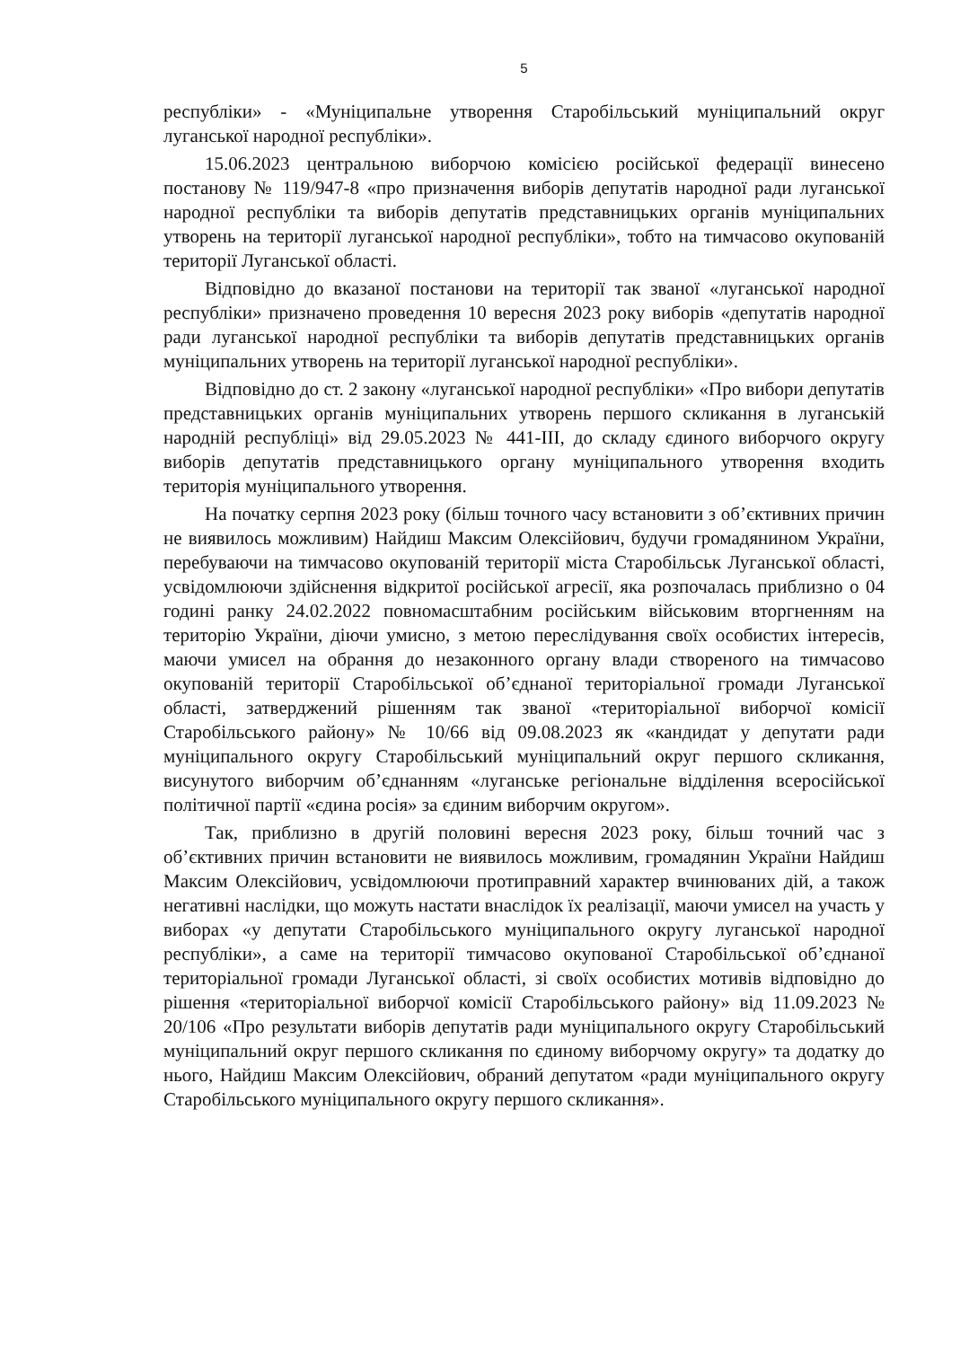5
республіки» - «Муніципальне утворення Старобільський муніципальний округ луганської народної республіки».
15.06.2023 центральною виборчою комісією російської федерації винесено постанову № 119/947-8 «про призначення виборів депутатів народної ради луганської народної республіки та виборів депутатів представницьких органів муніципальних утворень на території луганської народної республіки», тобто на тимчасово окупованій території Луганської області.
Відповідно до вказаної постанови на території так званої «луганської народної республіки» призначено проведення 10 вересня 2023 року виборів «депутатів народної ради луганської народної республіки та виборів депутатів представницьких органів муніципальних утворень на території луганської народної республіки».
Відповідно до ст. 2 закону «луганської народної республіки» «Про вибори депутатів представницьких органів муніципальних утворень першого скликання в луганській народній республіці» від 29.05.2023 № 441-ІІІ, до складу єдиного виборчого округу виборів депутатів представницького органу муніципального утворення входить територія муніципального утворення.
На початку серпня 2023 року (більш точного часу встановити з об’єктивних причин не виявилось можливим) Найдиш Максим Олексійович, будучи громадянином України, перебуваючи на тимчасово окупованій території міста Старобільськ Луганської області, усвідомлюючи здійснення відкритої російської агресії, яка розпочалась приблизно о 04 годині ранку 24.02.2022 повномасштабним російським військовим вторгненням на територію України, діючи умисно, з метою переслідування своїх особистих інтересів, маючи умисел на обрання до незаконного органу влади створеного на тимчасово окупованій території Старобільської об’єднаної територіальної громади Луганської області, затверджений рішенням так званої «територіальної виборчої комісії Старобільського району» № 10/66 від 09.08.2023 як «кандидат у депутати ради муніципального округу Старобільський муніципальний округ першого скликання, висунутого виборчим об’єднанням «луганське регіональне відділення всеросійської політичної партії «єдина росія» за єдиним виборчим округом».
Так, приблизно в другій половині вересня 2023 року, більш точний час з об’єктивних причин встановити не виявилось можливим, громадянин України Найдиш Максим Олексійович, усвідомлюючи протиправний характер вчинюваних дій, а також негативні наслідки, що можуть настати внаслідок їх реалізації, маючи умисел на участь у виборах «у депутати Старобільського муніципального округу луганської народної республіки», а саме на території тимчасово окупованої Старобільської об’єднаної територіальної громади Луганської області, зі своїх особистих мотивів відповідно до рішення «територіальної виборчої комісії Старобільського району» від 11.09.2023 № 20/106 «Про результати виборів депутатів ради муніципального округу Старобільський муніципальний округ першого скликання по єдиному виборчому округу» та додатку до нього, Найдиш Максим Олексійович, обраний депутатом «ради муніципального округу Старобільського муніципального округу першого скликання».